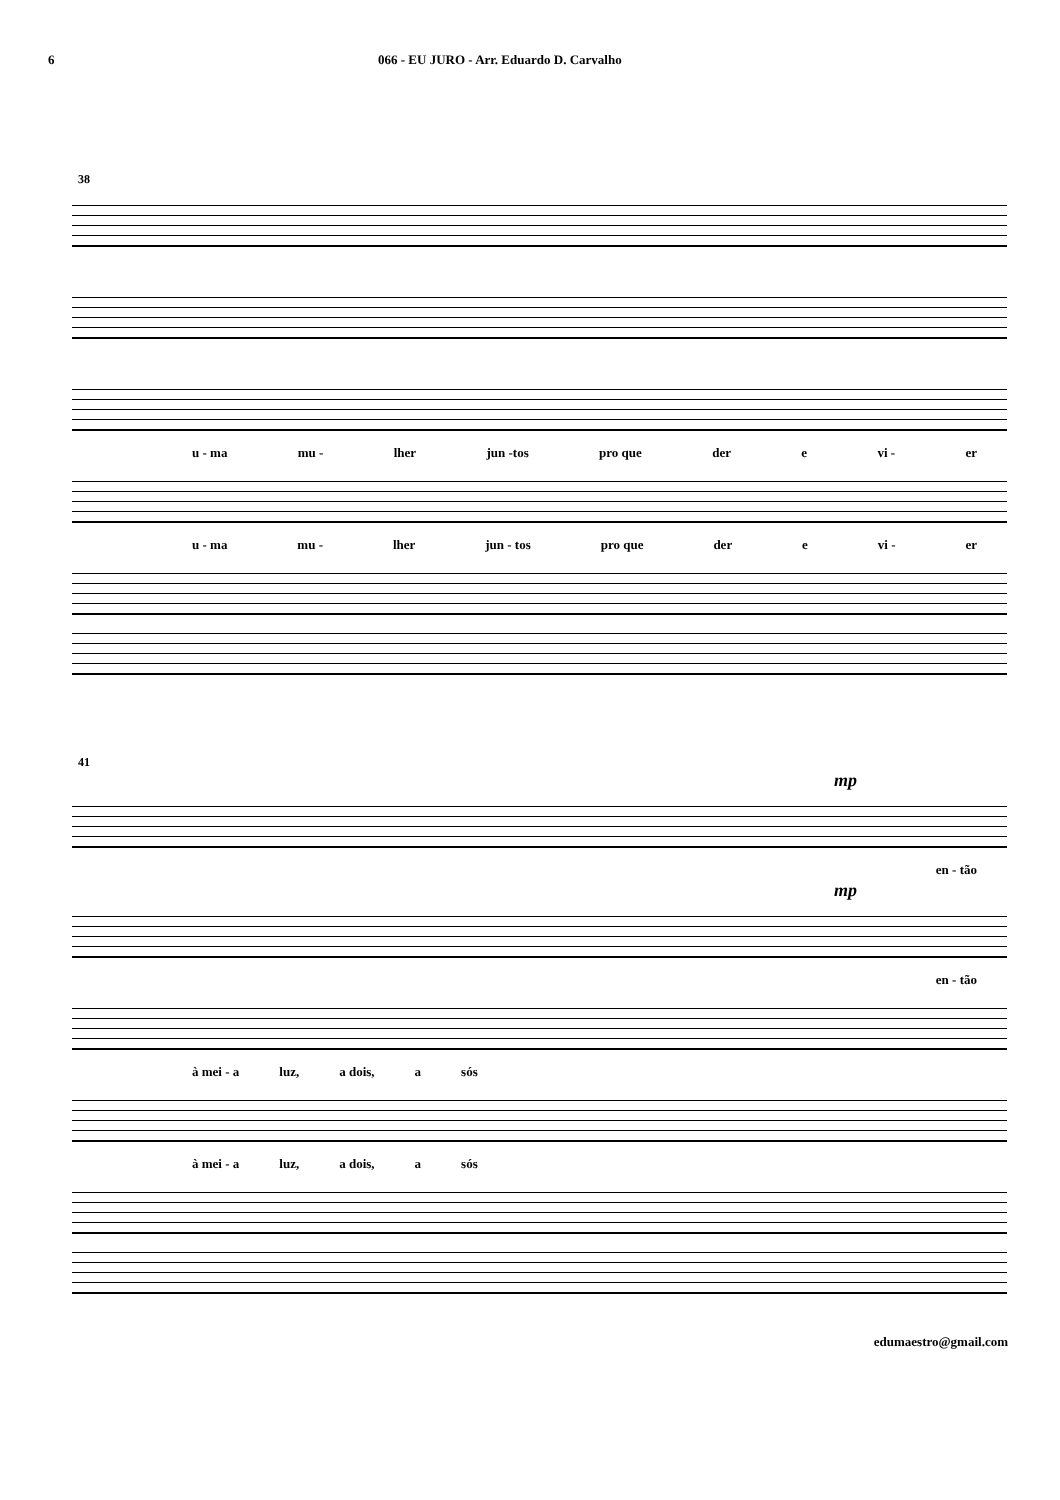6 066 - EU JURO - Arr. Eduardo D. Carvalho
38
u - ma mu - lher jun -tos pro que der e vi - er
u - ma mu - lher jun - tos pro que der e vi - er
41
mp
en - tão
mp
en - tão
à mei - a luz, a dois, a sós
à mei - a luz, a dois, a sós
edumaestro@gmail.com